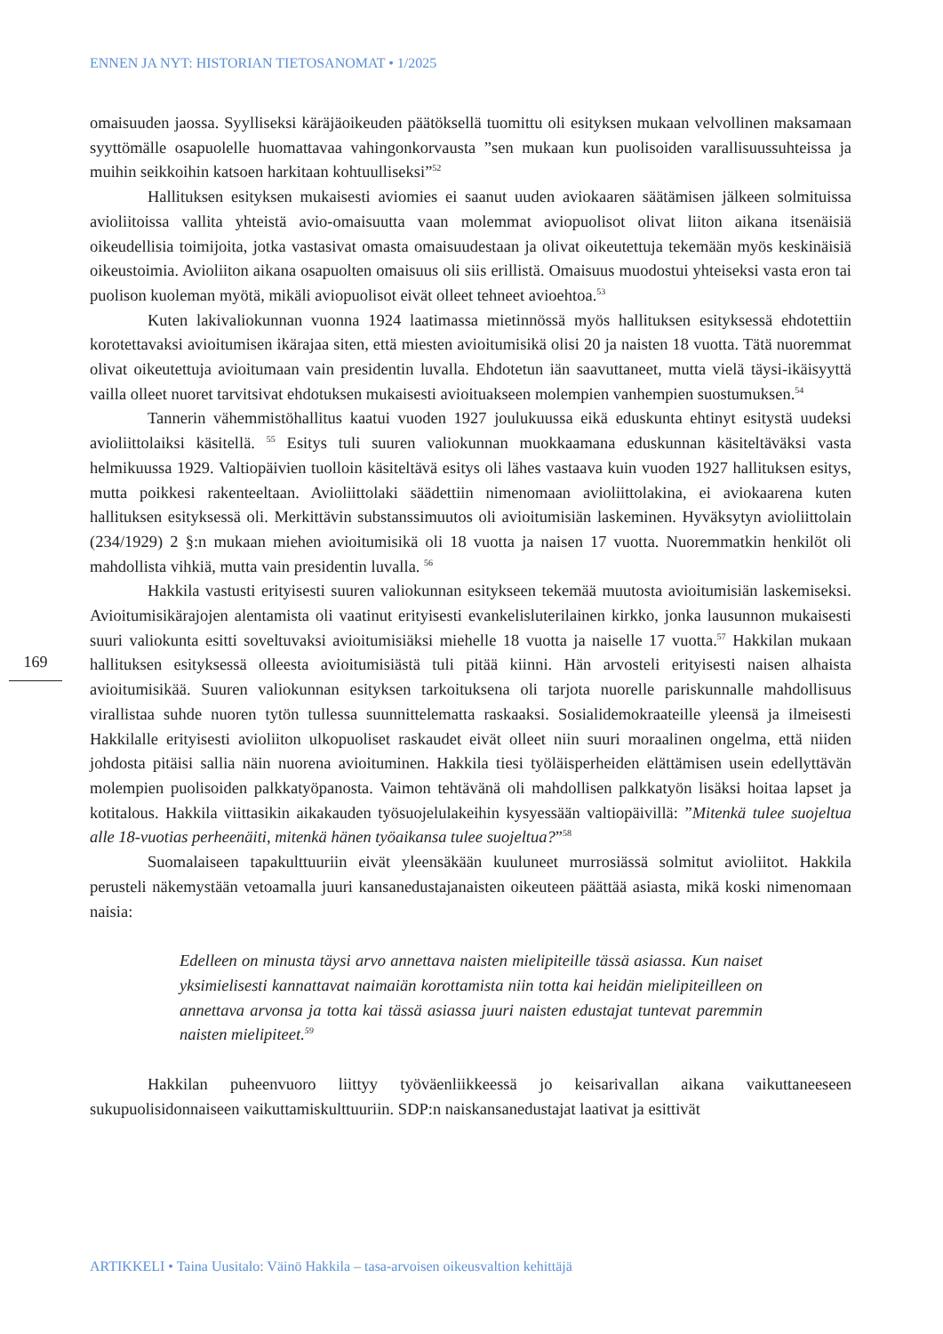ENNEN JA NYT: HISTORIAN TIETOSANOMAT • 1/2025
omaisuuden jaossa. Syylliseksi käräjäoikeuden päätöksellä tuomittu oli esityksen mukaan velvollinen maksamaan syyttömälle osapuolelle huomattavaa vahingonkorvausta ”sen mukaan kun puolisoiden varallisuussuhteissa ja muihin seikkoihin katsoen harkitaan kohtuulliseksi”<sup>52</sup>
Hallituksen esityksen mukaisesti aviomies ei saanut uuden aviokaaren säätämisen jälkeen solmituissa avioliitoissa vallita yhteistä avio-omaisuutta vaan molemmat aviopuolisot olivat liiton aikana itsenäisiä oikeudellisia toimijoita, jotka vastasivat omasta omaisuudestaan ja olivat oikeutettuja tekemään myös keskinäisiä oikeustoimia. Avioliiton aikana osapuolten omaisuus oli siis erillistä. Omaisuus muodostui yhteiseksi vasta eron tai puolison kuoleman myötä, mikäli aviopuolisot eivät olleet tehneet avioehtoa.<sup>53</sup>
Kuten lakivaliokunnan vuonna 1924 laatimassa mietinnössä myös hallituksen esityksessä ehdotettiin korotettavaksi avioitumisen ikärajaa siten, että miesten avioitumisikä olisi 20 ja naisten 18 vuotta. Tätä nuoremmat olivat oikeutettuja avioitumaan vain presidentin luvalla. Ehdotetun iän saavuttaneet, mutta vielä täysi-ikäisyyttä vailla olleet nuoret tarvitsivat ehdotuksen mukaisesti avioituakseen molempien vanhempien suostumuksen.<sup>54</sup>
Tannerin vähemmistöhallitus kaatui vuoden 1927 joulukuussa eikä eduskunta ehtinyt esitystä uudeksi avioliittolaiksi käsitellä. <sup>55</sup> Esitys tuli suuren valiokunnan muokkaamana eduskunnan käsiteltäväksi vasta helmikuussa 1929. Valtiopäivien tuolloin käsiteltävä esitys oli lähes vastaava kuin vuoden 1927 hallituksen esitys, mutta poikkesi rakenteeltaan. Avioliittolaki säädettiin nimenomaan avioliittolakina, ei aviokaarena kuten hallituksen esityksessä oli. Merkittävin substanssimuutos oli avioitumisiän laskeminen. Hyväksytyn avioliittolain (234/1929) 2 §:n mukaan miehen avioitumisikä oli 18 vuotta ja naisen 17 vuotta. Nuoremmatkin henkilöt oli mahdollista vihkiä, mutta vain presidentin luvalla. <sup>56</sup>
Hakkila vastusti erityisesti suuren valiokunnan esitykseen tekemää muutosta avioitumisiän laskemiseksi. Avioitumisikärajojen alentamista oli vaatinut erityisesti evankelisluterilainen kirkko, jonka lausunnon mukaisesti suuri valiokunta esitti soveltuvaksi avioitumisiäksi miehelle 18 vuotta ja naiselle 17 vuotta.<sup>57</sup> Hakkilan mukaan hallituksen esityksessä olleesta avioitumisiästä tuli pitää kiinni. Hän arvosteli erityisesti naisen alhaista avioitumisikää. Suuren valiokunnan esityksen tarkoituksena oli tarjota nuorelle pariskunnalle mahdollisuus virallistaa suhde nuoren tytön tullessa suunnittelematta raskaaksi. Sosialidemokraateille yleensä ja ilmeisesti Hakkilalle erityisesti avioliiton ulkopuoliset raskaudet eivät olleet niin suuri moraalinen ongelma, että niiden johdosta pitäisi sallia näin nuorena avioituminen. Hakkila tiesi työläisperheiden elättämisen usein edellyttävän molempien puolisoiden palkkatyöpanosta. Vaimon tehtävänä oli mahdollisen palkkatyön lisäksi hoitaa lapset ja kotitalous. Hakkila viittasikin aikakauden työsuojelulakeihin kysyessään valtiopäivillä: ”Mitenkä tulee suojeltua alle 18-vuotias perheenäiti, mitenkä hänen työaikansa tulee suojeltua?”<sup>58</sup>
Suomalaiseen tapakulttuuriin eivät yleensäkään kuuluneet murrosiässä solmitut avioliitot. Hakkila perusteli näkemystään vetoamalla juuri kansanedustajanaisten oikeuteen päättää asiasta, mikä koski nimenomaan naisia:
Edelleen on minusta täysi arvo annettava naisten mielipiteille tässä asiassa. Kun naiset yksimielisesti kannattavat naimaiän korottamista niin totta kai heidän mielipiteilleen on annettava arvonsa ja totta kai tässä asiassa juuri naisten edustajat tuntevat paremmin naisten mielipiteet.<sup>59</sup>
Hakkilan puheenvuoro liittyy työväenliikkeessä jo keisarivallan aikana vaikuttaneeseen sukupuolisidonnaiseen vaikuttamiskulttuuriin. SDP:n naiskansanedustajat laativat ja esittivät
169
ARTIKKELI • Taina Uusitalo: Väinö Hakkila – tasa-arvoisen oikeusvaltion kehittäjä